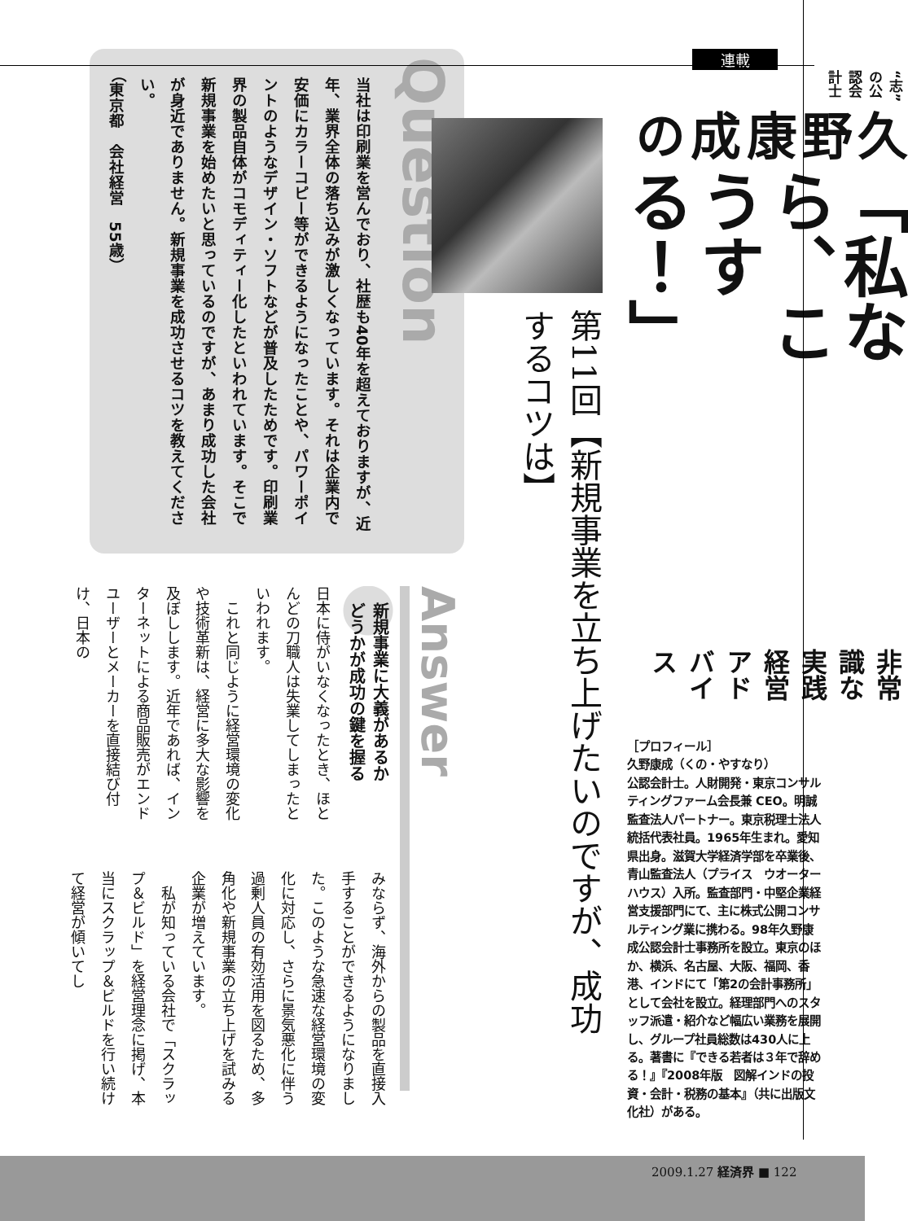連載
“志”の公認会計士
久野康成の
「私なら、こうする！」
非常識な実践経営アドバイス
［プロフィール］
久野康成（くの・やすなり）
公認会計士。人財開発・東京コンサルティングファーム会長兼 CEO。明誠監査法人パートナー。東京税理士法人統括代表社員。1965年生まれ。愛知県出身。滋賀大学経済学部を卒業後、青山監査法人（プライス　ウオーターハウス）入所。監査部門・中堅企業経営支援部門にて、主に株式公開コンサルティング業に携わる。98年久野康成公認会計士事務所を設立。東京のほか、横浜、名古屋、大阪、福岡、香港、インドにて「第2の会計事務所」として会社を設立。経理部門へのスタッフ派遣・紹介など幅広い業務を展開し、グループ社員総数は430人に上る。著書に『できる若者は３年で辞める！』『2008年版　図解インドの投資・会計・税務の基本』（共に出版文化社）がある。
第11回【新規事業を立ち上げたいのですが、成功するコツは】
Question
当社は印刷業を営んでおり、社歴も40年を超えておりますが、近年、業界全体の落ち込みが激しくなっています。それは企業内で安価にカラーコピー等ができるようになったことや、パワーポイントのようなデザイン・ソフトなどが普及したためです。印刷業界の製品自体がコモディティー化したといわれています。そこで新規事業を始めたいと思っているのですが、あまり成功した会社が身近でありません。新規事業を成功させるコツを教えてください。
（東京都　会社経営　55歳）
Answer
新規事業に大義があるか
どうかが成功の鍵を握る
日本に侍がいなくなったとき、ほとんどの刀職人は失業してしまったといわれます。
　これと同じように経営環境の変化や技術革新は、経営に多大な影響を及ぼしします。近年であれば、インターネットによる商品販売がエンドユーザーとメーカーを直接結び付け、日本の
みならず、海外からの製品を直接入手することができるようになりました。このような急速な経営環境の変化に対応し、さらに景気悪化に伴う過剰人員の有効活用を図るため、多角化や新規事業の立ち上げを試みる企業が増えています。
　私が知っている会社で「スクラップ＆ビルド」を経営理念に掲げ、本当にスクラップ＆ビルドを行い続けて経営が傾いてし
2009.1.27 経済界 ■ 122